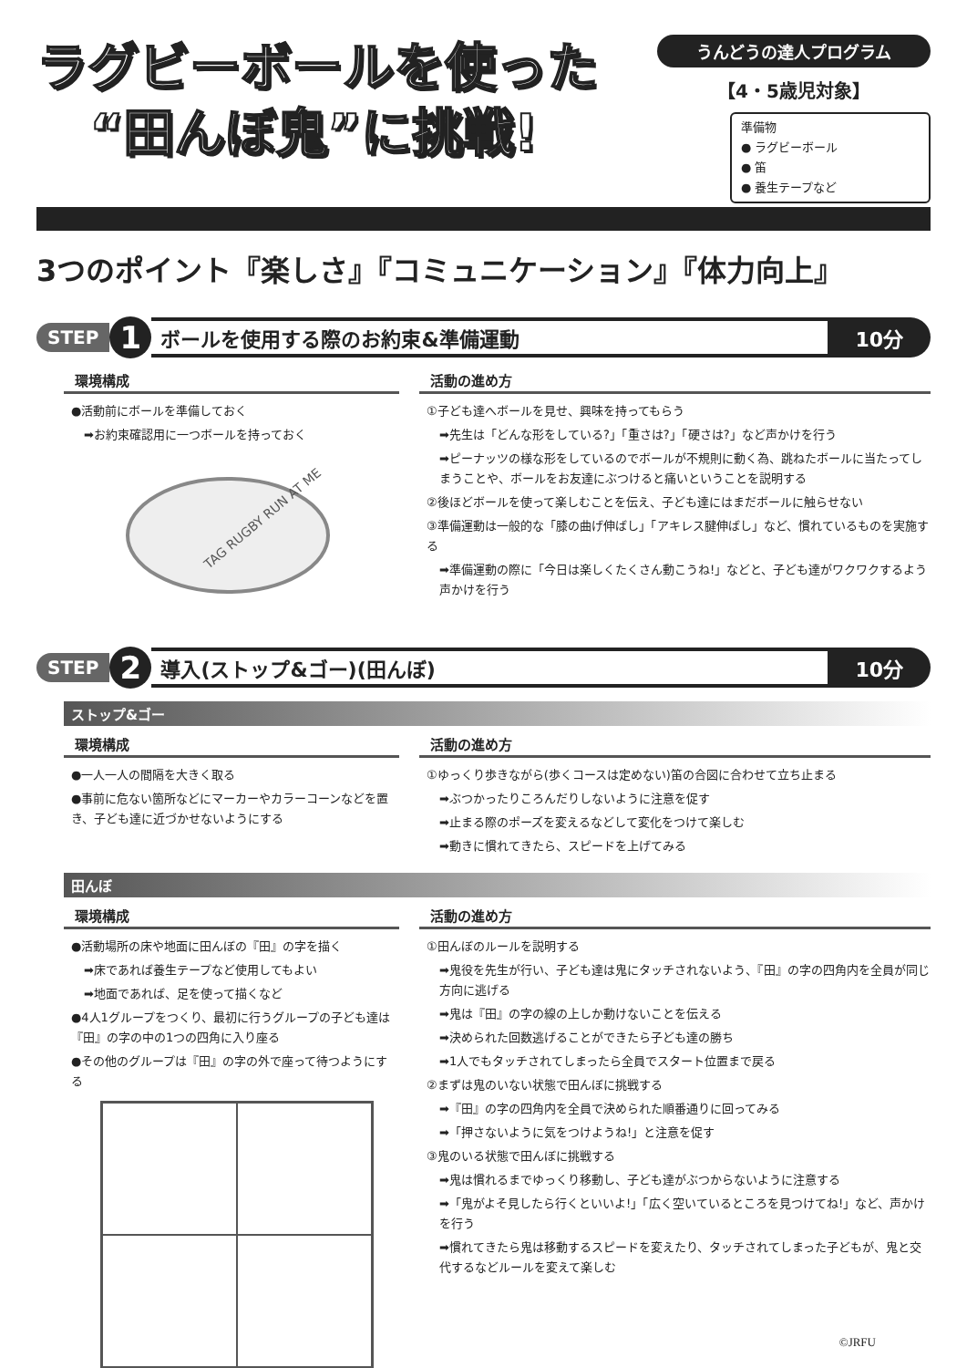ラグビーボールを使った
“田んぼ鬼”に挑戦!
うんどうの達人プログラム
【4・5歳児対象】
準備物
● ラグビーボール
● 笛
● 養生テープなど
3つのポイント『楽しさ』『コミュニケーション』『体力向上』
STEP 1 ボールを使用する際のお約束&準備運動 10分
環境構成
●活動前にボールを準備しておく
➡お約束確認用に一つボールを持っておく
TAG RUGBY RUN AT ME
活動の進め方
①子ども達へボールを見せ、興味を持ってもらう
➡先生は「どんな形をしている?」「重さは?」「硬さは?」など声かけを行う
➡ピーナッツの様な形をしているのでボールが不規則に動く為、跳ねたボールに当たってしまうことや、ボールをお友達にぶつけると痛いということを説明する
②後ほどボールを使って楽しむことを伝え、子ども達にはまだボールに触らせない
③準備運動は一般的な「膝の曲げ伸ばし」「アキレス腱伸ばし」など、慣れているものを実施する
➡準備運動の際に「今日は楽しくたくさん動こうね!」などと、子ども達がワクワクするよう声かけを行う
STEP 2 導入(ストップ&ゴー)(田んぼ) 10分
ストップ&ゴー
環境構成
●一人一人の間隔を大きく取る
●事前に危ない箇所などにマーカーやカラーコーンなどを置き、子ども達に近づかせないようにする
活動の進め方
①ゆっくり歩きながら(歩くコースは定めない)笛の合図に合わせて立ち止まる
➡ぶつかったりころんだりしないように注意を促す
➡止まる際のポーズを変えるなどして変化をつけて楽しむ
➡動きに慣れてきたら、スピードを上げてみる
田んぼ
環境構成
●活動場所の床や地面に田んぼの『田』の字を描く
➡床であれば養生テープなど使用してもよい
➡地面であれば、足を使って描くなど
●4人1グループをつくり、最初に行うグループの子ども達は『田』の字の中の1つの四角に入り座る
●その他のグループは『田』の字の外で座って待つようにする
活動の進め方
①田んぼのルールを説明する
➡鬼役を先生が行い、子ども達は鬼にタッチされないよう、『田』の字の四角内を全員が同じ方向に逃げる
➡鬼は『田』の字の線の上しか動けないことを伝える
➡決められた回数逃げることができたら子ども達の勝ち
➡1人でもタッチされてしまったら全員でスタート位置まで戻る
②まずは鬼のいない状態で田んぼに挑戦する
➡『田』の字の四角内を全員で決められた順番通りに回ってみる
➡「押さないように気をつけようね!」と注意を促す
③鬼のいる状態で田んぼに挑戦する
➡鬼は慣れるまでゆっくり移動し、子ども達がぶつからないように注意する
➡「鬼がよそ見したら行くといいよ!」「広く空いているところを見つけてね!」など、声かけを行う
➡慣れてきたら鬼は移動するスピードを変えたり、タッチされてしまった子どもが、鬼と交代するなどルールを変えて楽しむ
©JRFU